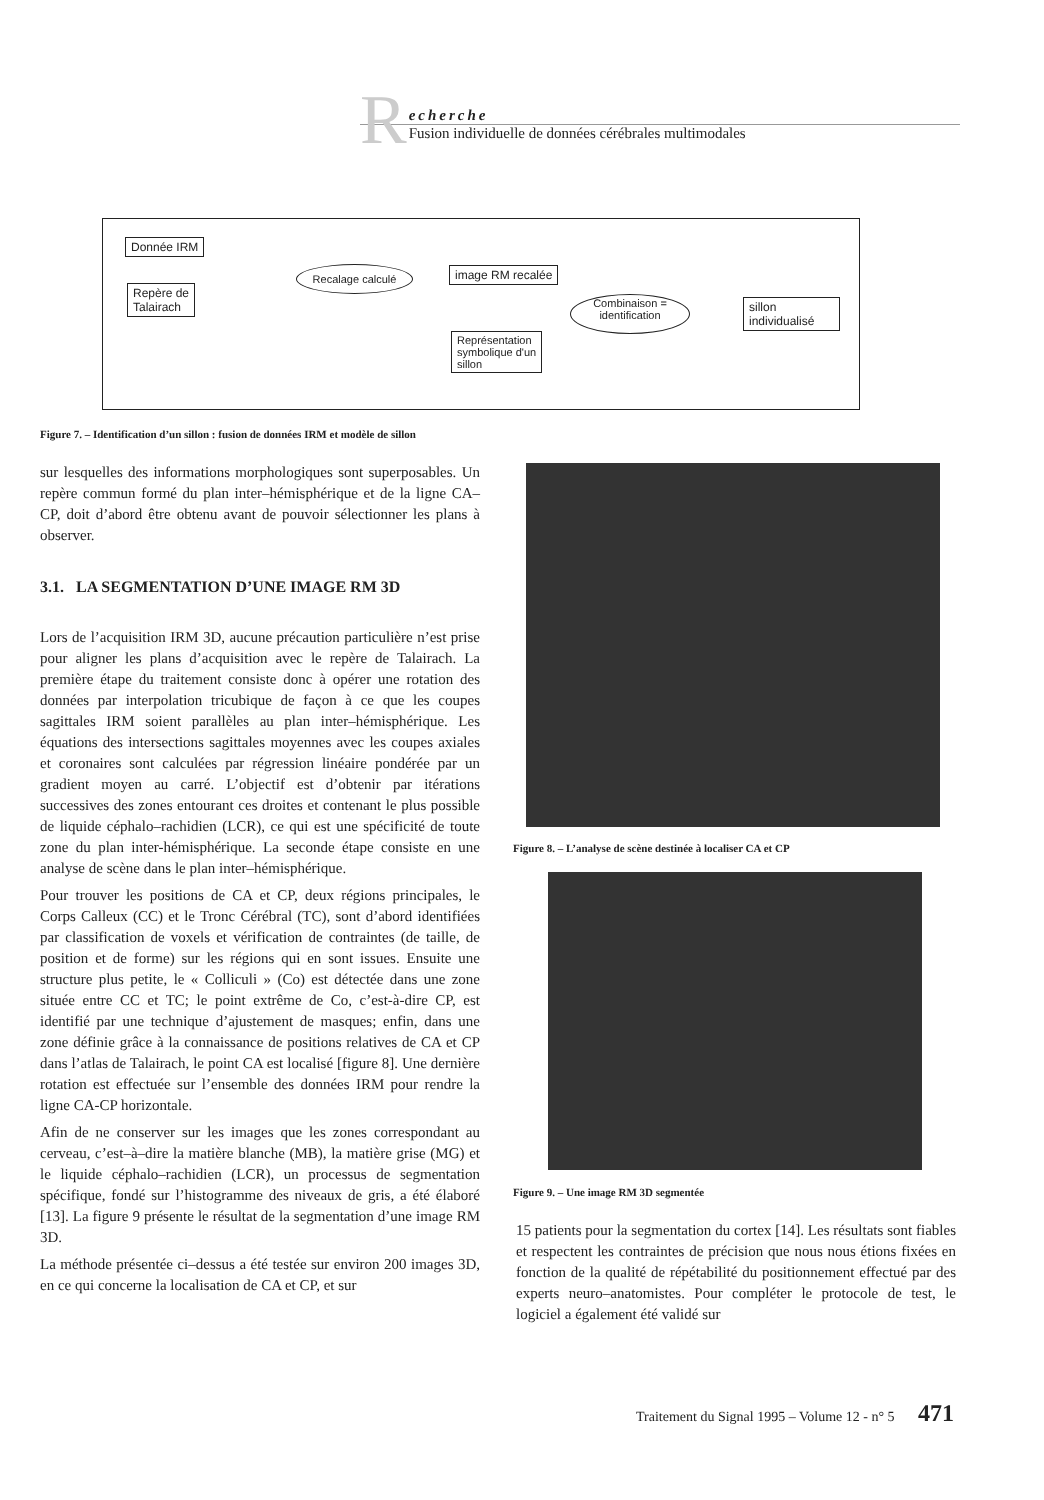R
echerche
Fusion individuelle de données cérébrales multimodales
Donnée IRM
Repère de
Talairach
Recalage calculé image RM recalée
Combinaison =
identification
sillon
individualisé
Représentation
symbolique d'un
sillon
Figure 7. – Identification d’un sillon : fusion de données IRM et modèle de sillon
sur lesquelles des informations morphologiques sont superposables. Un repère commun formé du plan inter–hémisphérique et de la ligne CA–CP, doit d’abord être obtenu avant de pouvoir sélectionner les plans à observer.
3.1. LA SEGMENTATION D’UNE IMAGE RM 3D
Lors de l’acquisition IRM 3D, aucune précaution particulière n’est prise pour aligner les plans d’acquisition avec le repère de Talairach. La première étape du traitement consiste donc à opérer une rotation des données par interpolation tricubique de façon à ce que les coupes sagittales IRM soient parallèles au plan inter–hémisphérique. Les équations des intersections sagittales moyennes avec les coupes axiales et coronaires sont calculées par régression linéaire pondérée par un gradient moyen au carré. L’objectif est d’obtenir par itérations successives des zones entourant ces droites et contenant le plus possible de liquide céphalo–rachidien (LCR), ce qui est une spécificité de toute zone du plan inter-hémisphérique. La seconde étape consiste en une analyse de scène dans le plan inter–hémisphérique.
Pour trouver les positions de CA et CP, deux régions principales, le Corps Calleux (CC) et le Tronc Cérébral (TC), sont d’abord identifiées par classification de voxels et vérification de contraintes (de taille, de position et de forme) sur les régions qui en sont issues. Ensuite une structure plus petite, le « Colliculi » (Co) est détectée dans une zone située entre CC et TC; le point extrême de Co, c’est-à-dire CP, est identifié par une technique d’ajustement de masques; enfin, dans une zone définie grâce à la connaissance de positions relatives de CA et CP dans l’atlas de Talairach, le point CA est localisé [figure 8]. Une dernière rotation est effectuée sur l’ensemble des données IRM pour rendre la ligne CA-CP horizontale.
Afin de ne conserver sur les images que les zones correspondant au cerveau, c’est–à–dire la matière blanche (MB), la matière grise (MG) et le liquide céphalo–rachidien (LCR), un processus de segmentation spécifique, fondé sur l’histogramme des niveaux de gris, a été élaboré [13]. La figure 9 présente le résultat de la segmentation d’une image RM 3D.
La méthode présentée ci–dessus a été testée sur environ 200 images 3D, en ce qui concerne la localisation de CA et CP, et sur
Figure 8. – L’analyse de scène destinée à localiser CA et CP
Figure 9. – Une image RM 3D segmentée
15 patients pour la segmentation du cortex [14]. Les résultats sont fiables et respectent les contraintes de précision que nous nous étions fixées en fonction de la qualité de répétabilité du positionnement effectué par des experts neuro–anatomistes. Pour compléter le protocole de test, le logiciel a également été validé sur
Traitement du Signal 1995 – Volume 12 - n° 5 471